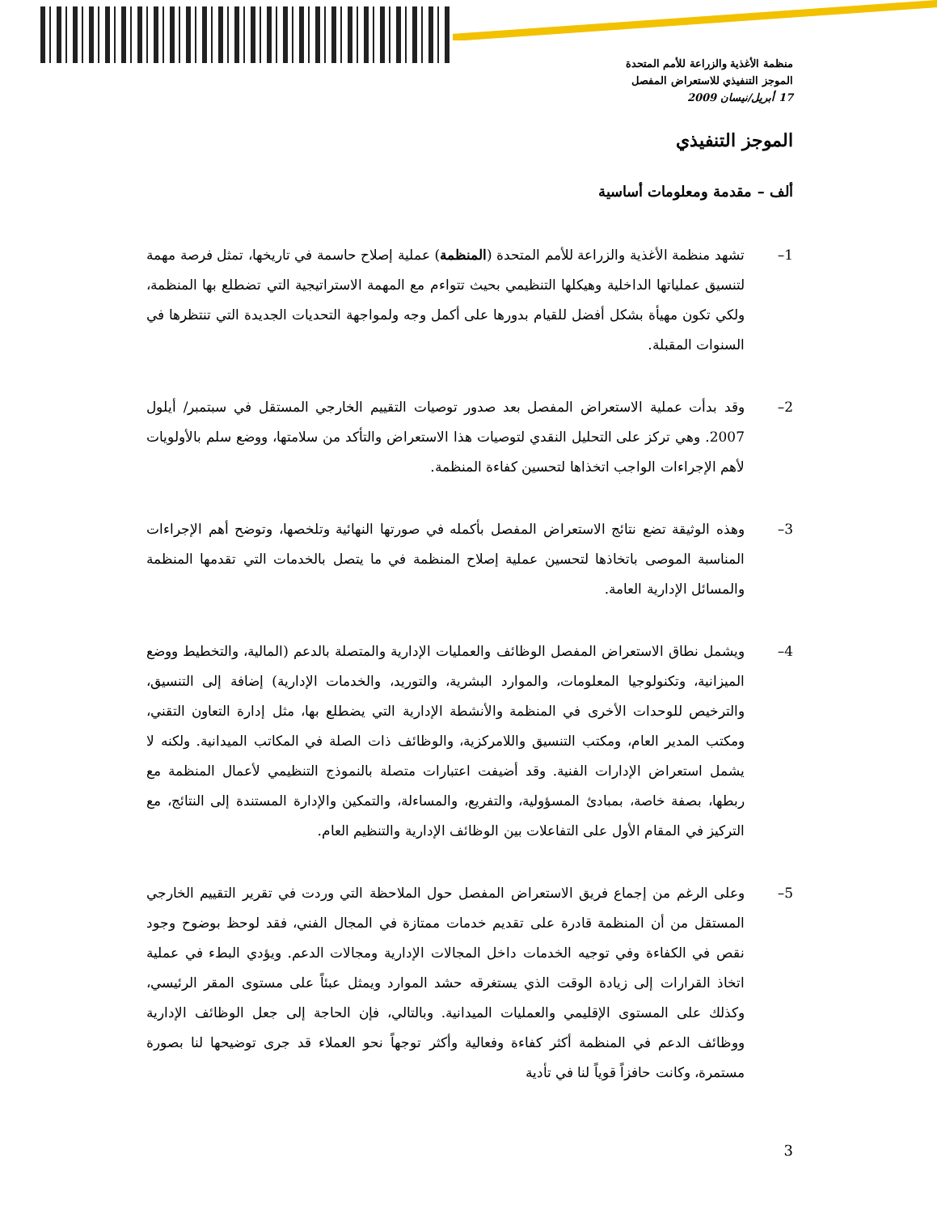منظمة الأغذية والزراعة للأمم المتحدة
الموجز التنفيذي للاستعراض المفصل
17 أبريل/نيسان 2009
الموجز التنفيذي
ألف – مقدمة ومعلومات أساسية
1– تشهد منظمة الأغذية والزراعة للأمم المتحدة (المنظمة) عملية إصلاح حاسمة في تاريخها، تمثل فرصة مهمة لتنسيق عملياتها الداخلية وهيكلها التنظيمي بحيث تتواءم مع المهمة الاستراتيجية التي تضطلع بها المنظمة، ولكي تكون مهيأة بشكل أفضل للقيام بدورها على أكمل وجه ولمواجهة التحديات الجديدة التي تنتظرها في السنوات المقبلة.
2– وقد بدأت عملية الاستعراض المفصل بعد صدور توصيات التقييم الخارجي المستقل في سبتمبر/ أيلول 2007. وهي تركز على التحليل النقدي لتوصيات هذا الاستعراض والتأكد من سلامتها، ووضع سلم بالأولويات لأهم الإجراءات الواجب اتخذاها لتحسين كفاءة المنظمة.
3– وهذه الوثيقة تضع نتائج الاستعراض المفصل بأكمله في صورتها النهائية وتلخصها، وتوضح أهم الإجراءات المناسبة الموصى باتخاذها لتحسين عملية إصلاح المنظمة في ما يتصل بالخدمات التي تقدمها المنظمة والمسائل الإدارية العامة.
4– ويشمل نطاق الاستعراض المفصل الوظائف والعمليات الإدارية والمتصلة بالدعم (المالية، والتخطيط ووضع الميزانية، وتكنولوجيا المعلومات، والموارد البشرية، والتوريد، والخدمات الإدارية) إضافة إلى التنسيق، والترخيص للوحدات الأخرى في المنظمة والأنشطة الإدارية التي يضطلع بها، مثل إدارة التعاون التقني، ومكتب المدير العام، ومكتب التنسيق واللامركزية، والوظائف ذات الصلة في المكاتب الميدانية. ولكنه لا يشمل استعراض الإدارات الفنية. وقد أضيفت اعتبارات متصلة بالنموذج التنظيمي لأعمال المنظمة مع ربطها، بصفة خاصة، بمبادئ المسؤولية، والتفريع، والمساءلة، والتمكين والإدارة المستندة إلى النتائج، مع التركيز في المقام الأول على التفاعلات بين الوظائف الإدارية والتنظيم العام.
5– وعلى الرغم من إجماع فريق الاستعراض المفصل حول الملاحظة التي وردت في تقرير التقييم الخارجي المستقل من أن المنظمة قادرة على تقديم خدمات ممتازة في المجال الفني، فقد لوحظ بوضوح وجود نقص في الكفاءة وفي توجيه الخدمات داخل المجالات الإدارية ومجالات الدعم. ويؤدي البطء في عملية اتخاذ القرارات إلى زيادة الوقت الذي يستغرقه حشد الموارد ويمثل عبئاً على مستوى المقر الرئيسي، وكذلك على المستوى الإقليمي والعمليات الميدانية. وبالتالي، فإن الحاجة إلى جعل الوظائف الإدارية ووظائف الدعم في المنظمة أكثر كفاءة وفعالية وأكثر توجهاً نحو العملاء قد جرى توضيحها لنا بصورة مستمرة، وكانت حافزاً قوياً لنا في تأدية
3